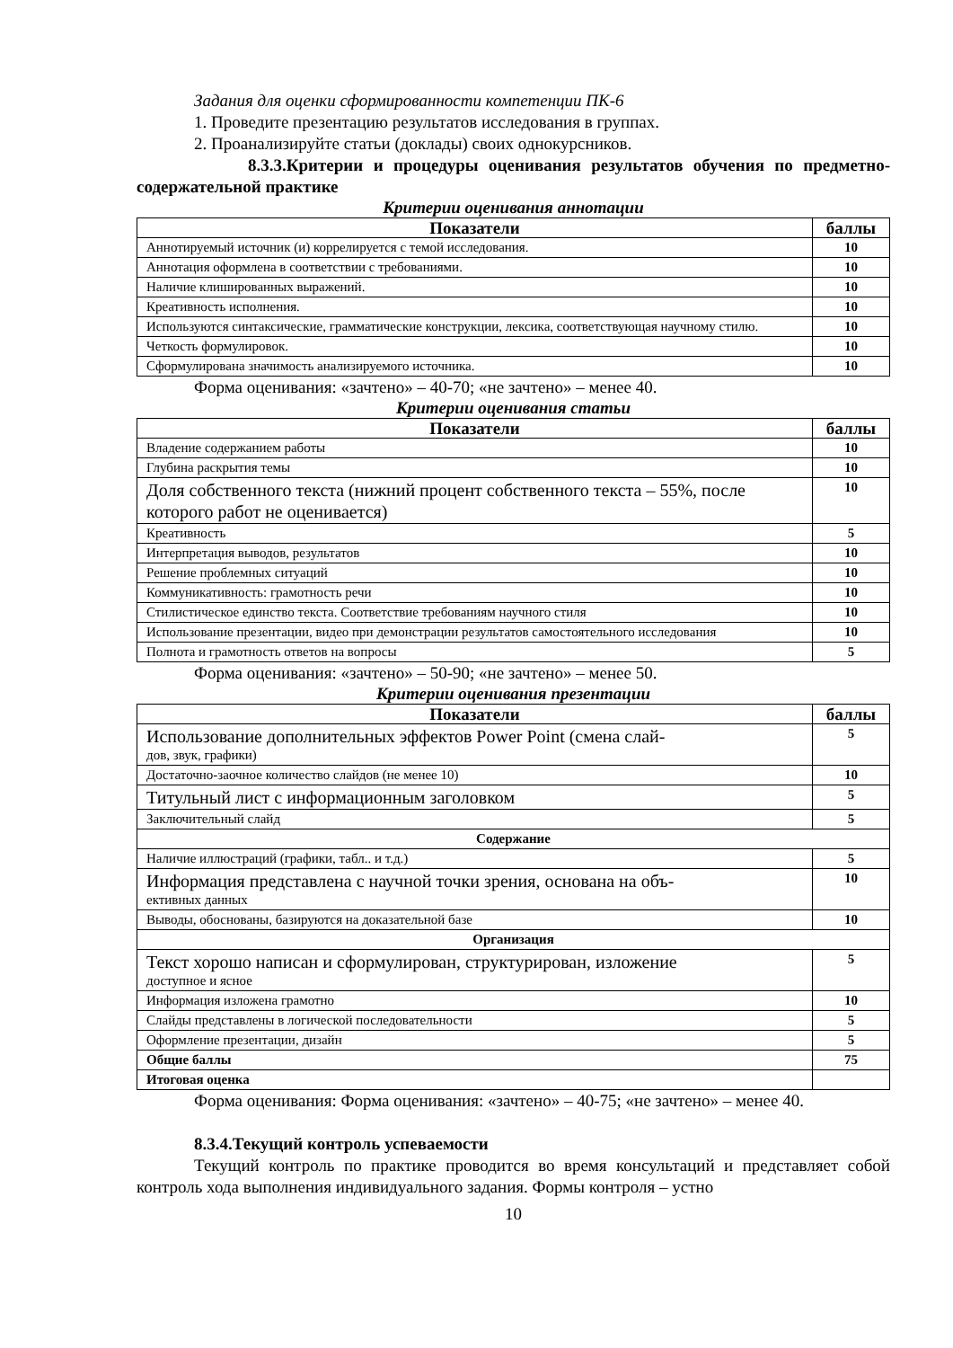Задания для оценки сформированности компетенции ПК-6
1. Проведите презентацию результатов исследования в группах.
2. Проанализируйте статьи (доклады) своих однокурсников.
8.3.3.Критерии и процедуры оценивания результатов обучения по предметно-содержательной практике
Критерии оценивания аннотации
| Показатели | баллы |
| --- | --- |
| Аннотируемый источник (и) коррелируется с темой исследования. | 10 |
| Аннотация оформлена в соответствии с требованиями. | 10 |
| Наличие клишированных выражений. | 10 |
| Креативность исполнения. | 10 |
| Используются синтаксические, грамматические конструкции, лексика, соответствующая научному стилю. | 10 |
| Четкость формулировок. | 10 |
| Сформулирована значимость анализируемого источника. | 10 |
Форма оценивания: «зачтено» – 40-70; «не зачтено» – менее 40.
Критерии оценивания статьи
| Показатели | баллы |
| --- | --- |
| Владение содержанием работы | 10 |
| Глубина раскрытия темы | 10 |
| Доля собственного текста (нижний процент собственного текста – 55%, после которого работ не оценивается) | 10 |
| Креативность | 5 |
| Интерпретация выводов, результатов | 10 |
| Решение проблемных ситуаций | 10 |
| Коммуникативность: грамотность речи | 10 |
| Стилистическое единство текста. Соответствие требованиям научного стиля | 10 |
| Использование презентации, видео при демонстрации результатов самостоятельного исследования | 10 |
| Полнота и грамотность ответов на вопросы | 5 |
Форма оценивания: «зачтено» – 50-90; «не зачтено» – менее 50.
Критерии оценивания презентации
| Показатели | баллы |
| --- | --- |
| Использование дополнительных эффектов Power Point (смена слай- дов, звук, графики) | 5 |
| Достаточно-заочное количество слайдов (не менее 10) | 10 |
| Титульный лист с информационным заголовком | 5 |
| Заключительный слайд | 5 |
| Содержание | |
| Наличие иллюстраций (графики, табл.. и т.д.) | 5 |
| Информация представлена с научной точки зрения, основана на объ- ективных данных | 10 |
| Выводы, обоснованы, базируются на доказательной базе | 10 |
| Организация | |
| Текст хорошо написан и сформулирован, структурирован, изложение доступное и ясное | 5 |
| Информация изложена грамотно | 10 |
| Слайды представлены в логической последовательности | 5 |
| Оформление презентации, дизайн | 5 |
| Общие баллы | 75 |
| Итоговая оценка | |
Форма оценивания: Форма оценивания: «зачтено» – 40-75; «не зачтено» – менее 40.
8.3.4.Текущий контроль успеваемости
Текущий контроль по практике проводится во время консультаций и представляет собой контроль хода выполнения индивидуального задания. Формы контроля – устно
10